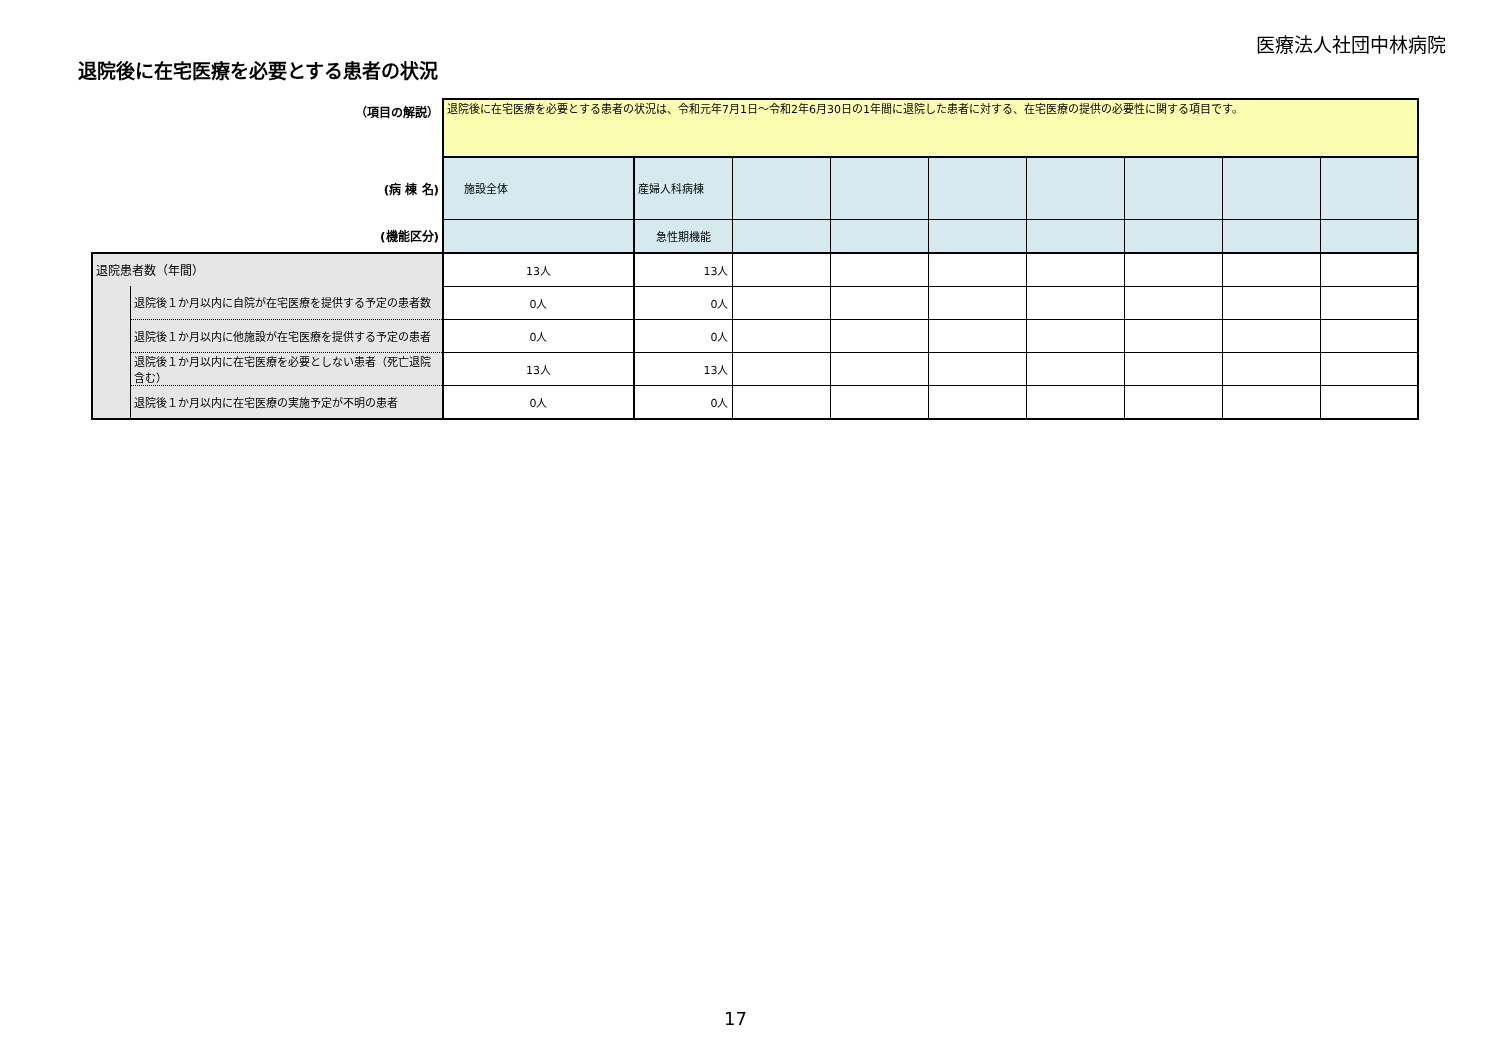医療法人社団中林病院
退院後に在宅医療を必要とする患者の状況
| （項目の解説） | | 退院後に在宅医療を必要とする患者の状況は、令和元年7月1日～令和2年6月30日の1年間に退院した患者に対する、在宅医療の提供の必要性に関する項目です。 | | | | | | | | |
| (病 棟 名) | | 施設全体 | 産婦人科病棟 | | | | | | | |
| (機能区分) | | | 急性期機能 | | | | | | | |
| 退院患者数（年間） | | 13人 | 13人 | | | | | | | |
| | 退院後１か月以内に自院が在宅医療を提供する予定の患者数 | 0人 | 0人 | | | | | | | |
| | 退院後１か月以内に他施設が在宅医療を提供する予定の患者 | 0人 | 0人 | | | | | | | |
| | 退院後１か月以内に在宅医療を必要としない患者（死亡退院含む） | 13人 | 13人 | | | | | | | |
| | 退院後１か月以内に在宅医療の実施予定が不明の患者 | 0人 | 0人 | | | | | | | |
17